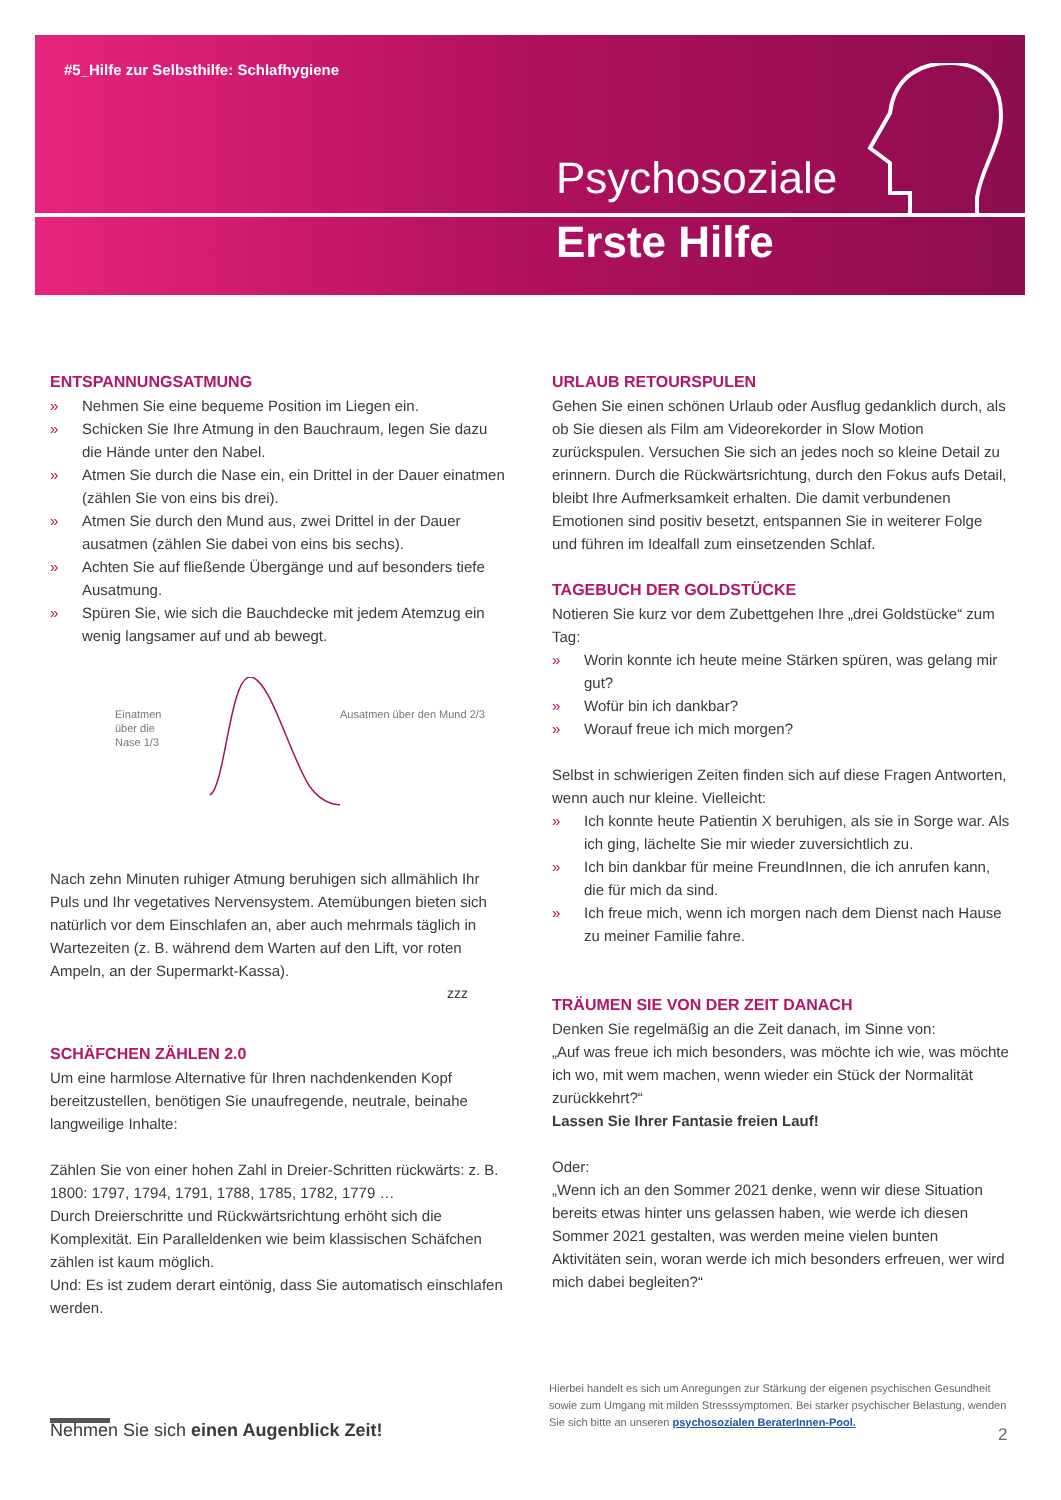#5_Hilfe zur Selbsthilfe: Schlafhygiene
Psychosoziale
Erste Hilfe
ENTSPANNUNGSATMUNG
» Nehmen Sie eine bequeme Position im Liegen ein.
» Schicken Sie Ihre Atmung in den Bauchraum, legen Sie dazu die Hände unter den Nabel.
» Atmen Sie durch die Nase ein, ein Drittel in der Dauer einatmen (zählen Sie von eins bis drei).
» Atmen Sie durch den Mund aus, zwei Drittel in der Dauer ausatmen (zählen Sie dabei von eins bis sechs).
» Achten Sie auf fließende Übergänge und auf besonders tiefe Ausatmung.
» Spüren Sie, wie sich die Bauchdecke mit jedem Atemzug ein wenig langsamer auf und ab bewegt.
Einatmen über die Nase 1/3
Ausatmen über den Mund 2/3
Nach zehn Minuten ruhiger Atmung beruhigen sich allmählich Ihr Puls und Ihr vegetatives Nervensystem. Atemübungen bieten sich natürlich vor dem Einschlafen an, aber auch mehrmals täglich in Wartezeiten (z. B. während dem Warten auf den Lift, vor roten Ampeln, an der Supermarkt-Kassa).
zzz
SCHÄFCHEN ZÄHLEN 2.0
Um eine harmlose Alternative für Ihren nachdenkenden Kopf bereitzustellen, benötigen Sie unaufregende, neutrale, beinahe langweilige Inhalte:
Zählen Sie von einer hohen Zahl in Dreier-Schritten rückwärts: z. B. 1800: 1797, 1794, 1791, 1788, 1785, 1782, 1779 …
Durch Dreierschritte und Rückwärtsrichtung erhöht sich die Komplexität. Ein Paralleldenken wie beim klassischen Schäfchen zählen ist kaum möglich.
Und: Es ist zudem derart eintönig, dass Sie automatisch einschlafen werden.
URLAUB RETOURSPULEN
Gehen Sie einen schönen Urlaub oder Ausflug gedanklich durch, als ob Sie diesen als Film am Videorekorder in Slow Motion zurückspulen. Versuchen Sie sich an jedes noch so kleine Detail zu erinnern. Durch die Rückwärtsrichtung, durch den Fokus aufs Detail, bleibt Ihre Aufmerksamkeit erhalten. Die damit verbundenen Emotionen sind positiv besetzt, entspannen Sie in weiterer Folge und führen im Idealfall zum einsetzenden Schlaf.
TAGEBUCH DER GOLDSTÜCKE
Notieren Sie kurz vor dem Zubettgehen Ihre „drei Goldstücke“ zum Tag:
» Worin konnte ich heute meine Stärken spüren, was gelang mir gut?
» Wofür bin ich dankbar?
» Worauf freue ich mich morgen?
Selbst in schwierigen Zeiten finden sich auf diese Fragen Antworten, wenn auch nur kleine. Vielleicht:
» Ich konnte heute Patientin X beruhigen, als sie in Sorge war. Als ich ging, lächelte Sie mir wieder zuversichtlich zu.
» Ich bin dankbar für meine FreundInnen, die ich anrufen kann, die für mich da sind.
» Ich freue mich, wenn ich morgen nach dem Dienst nach Hause zu meiner Familie fahre.
TRÄUMEN SIE VON DER ZEIT DANACH
Denken Sie regelmäßig an die Zeit danach, im Sinne von:
„Auf was freue ich mich besonders, was möchte ich wie, was möchte ich wo, mit wem machen, wenn wieder ein Stück der Normalität zurückkehrt?“
Lassen Sie Ihrer Fantasie freien Lauf!
Oder:
„Wenn ich an den Sommer 2021 denke, wenn wir diese Situation bereits etwas hinter uns gelassen haben, wie werde ich diesen Sommer 2021 gestalten, was werden meine vielen bunten Aktivitäten sein, woran werde ich mich besonders erfreuen, wer wird mich dabei begleiten?“
Hierbei handelt es sich um Anregungen zur Stärkung der eigenen psychischen Gesundheit sowie zum Umgang mit milden Stresssymptomen. Bei starker psychischer Belastung, wenden Sie sich bitte an unseren psychosozialen BeraterInnen-Pool.
Nehmen Sie sich einen Augenblick Zeit!
2